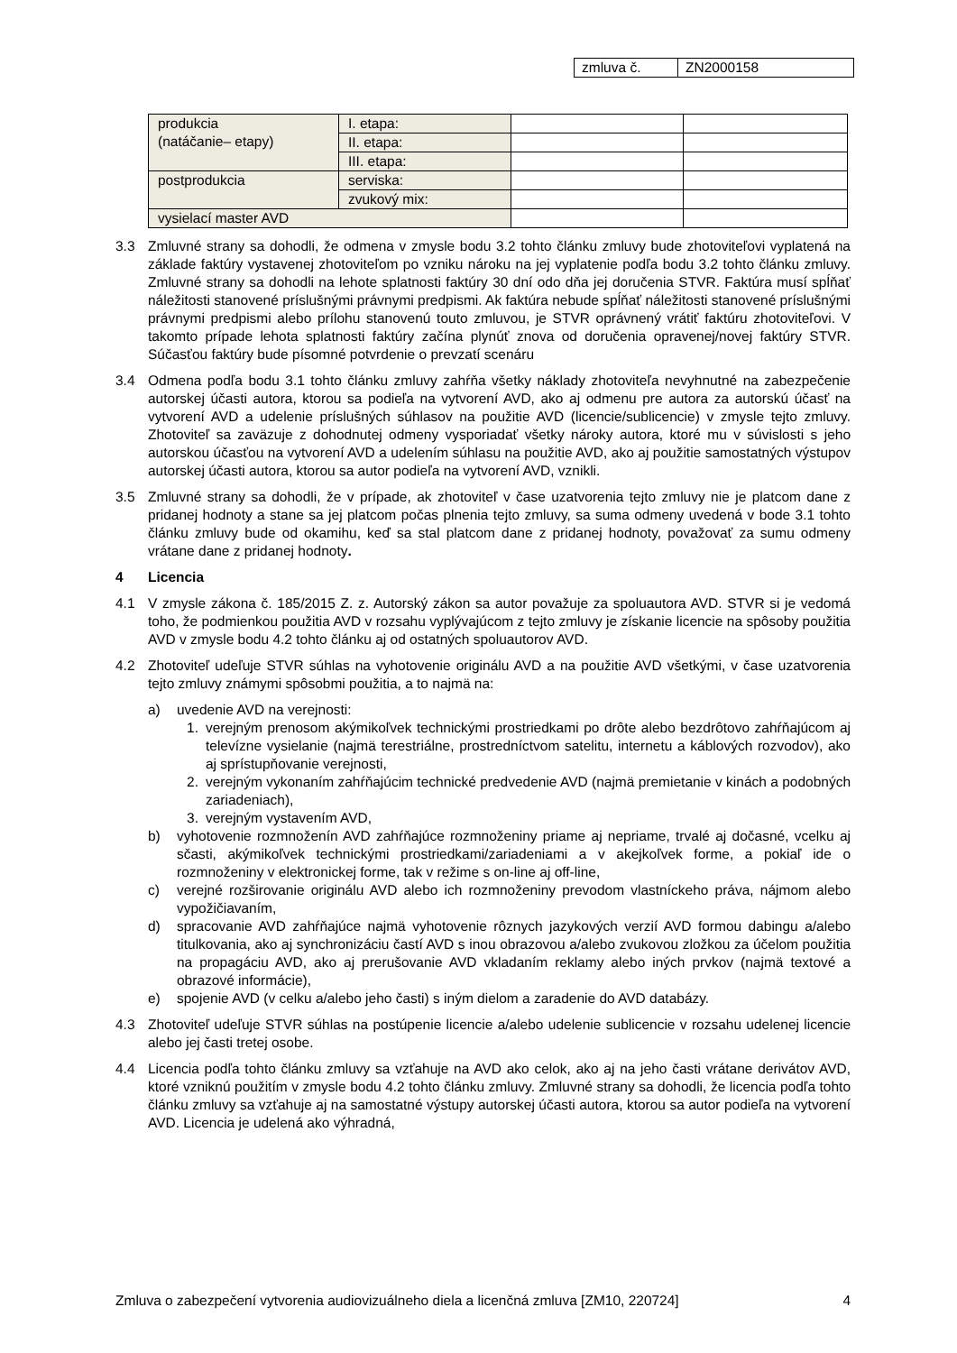| zmluva č. | ZN2000158 |
| produkcia (natáčanie– etapy) | I. etapa: | | |
| | II. etapa: | | |
| | III. etapa: | | |
| postprodukcia | serviska: | | |
| | zvukový mix: | | |
| vysielací master AVD | | | |
3.3 Zmluvné strany sa dohodli, že odmena v zmysle bodu 3.2 tohto článku zmluvy bude zhotoviteľovi vyplatená na základe faktúry vystavenej zhotoviteľom po vzniku nároku na jej vyplatenie podľa bodu 3.2 tohto článku zmluvy. Zmluvné strany sa dohodli na lehote splatnosti faktúry 30 dní odo dňa jej doručenia STVR. Faktúra musí spĺňať náležitosti stanovené príslušnými právnymi predpismi. Ak faktúra nebude spĺňať náležitosti stanovené príslušnými právnymi predpismi alebo prílohu stanovenú touto zmluvou, je STVR oprávnený vrátiť faktúru zhotoviteľovi. V takomto prípade lehota splatnosti faktúry začína plynúť znova od doručenia opravenej/novej faktúry STVR. Súčasťou faktúry bude písomné potvrdenie o prevzatí scenáru
3.4 Odmena podľa bodu 3.1 tohto článku zmluvy zahŕňa všetky náklady zhotoviteľa nevyhnutné na zabezpečenie autorskej účasti autora, ktorou sa podieľa na vytvorení AVD, ako aj odmenu pre autora za autorskú účasť na vytvorení AVD a udelenie príslušných súhlasov na použitie AVD (licencie/sublicencie) v zmysle tejto zmluvy. Zhotoviteľ sa zaväzuje z dohodnutej odmeny vysporiadať všetky nároky autora, ktoré mu v súvislosti s jeho autorskou účasťou na vytvorení AVD a udelením súhlasu na použitie AVD, ako aj použitie samostatných výstupov autorskej účasti autora, ktorou sa autor podieľa na vytvorení AVD, vznikli.
3.5 Zmluvné strany sa dohodli, že v prípade, ak zhotoviteľ v čase uzatvorenia tejto zmluvy nie je platcom dane z pridanej hodnoty a stane sa jej platcom počas plnenia tejto zmluvy, sa suma odmeny uvedená v bode 3.1 tohto článku zmluvy bude od okamihu, keď sa stal platcom dane z pridanej hodnoty, považovať za sumu odmeny vrátane dane z pridanej hodnoty.
4 Licencia
4.1 V zmysle zákona č. 185/2015 Z. z. Autorský zákon sa autor považuje za spoluautora AVD. STVR si je vedomá toho, že podmienkou použitia AVD v rozsahu vyplývajúcom z tejto zmluvy je získanie licencie na spôsoby použitia AVD v zmysle bodu 4.2 tohto článku aj od ostatných spoluautorov AVD.
4.2 Zhotoviteľ udeľuje STVR súhlas na vyhotovenie originálu AVD a na použitie AVD všetkými, v čase uzatvorenia tejto zmluvy známymi spôsobmi použitia, a to najmä na:
a) uvedenie AVD na verejnosti:
1. verejným prenosom akýmikoľvek technickými prostriedkami po drôte alebo bezdrôtovo zahŕňajúcom aj televízne vysielanie (najmä terestriálne, prostredníctvom satelitu, internetu a káblových rozvodov), ako aj sprístupňovanie verejnosti,
2. verejným vykonaním zahŕňajúcim technické predvedenie AVD (najmä premietanie v kinách a podobných zariadeniach),
3. verejným vystavením AVD,
b) vyhotovenie rozmnoženín AVD zahŕňajúce rozmnoženiny priame aj nepriame, trvalé aj dočasné, vcelku aj sčasti, akýmikoľvek technickými prostriedkami/zariadeniami a v akejkoľvek forme, a pokiaľ ide o rozmnoženiny v elektronickej forme, tak v režime s on-line aj off-line,
c) verejné rozširovanie originálu AVD alebo ich rozmnoženiny prevodom vlastníckeho práva, nájmom alebo vypožičiavaním,
d) spracovanie AVD zahŕňajúce najmä vyhotovenie rôznych jazykových verzií AVD formou dabingu a/alebo titulkovania, ako aj synchronizáciu častí AVD s inou obrazovou a/alebo zvukovou zložkou za účelom použitia na propagáciu AVD, ako aj prerušovanie AVD vkladaním reklamy alebo iných prvkov (najmä textové a obrazové informácie),
e) spojenie AVD (v celku a/alebo jeho časti) s iným dielom a zaradenie do AVD databázy.
4.3 Zhotoviteľ udeľuje STVR súhlas na postúpenie licencie a/alebo udelenie sublicencie v rozsahu udelenej licencie alebo jej časti tretej osobe.
4.4 Licencia podľa tohto článku zmluvy sa vzťahuje na AVD ako celok, ako aj na jeho časti vrátane derivátov AVD, ktoré vzniknú použitím v zmysle bodu 4.2 tohto článku zmluvy. Zmluvné strany sa dohodli, že licencia podľa tohto článku zmluvy sa vzťahuje aj na samostatné výstupy autorskej účasti autora, ktorou sa autor podieľa na vytvorení AVD. Licencia je udelená ako výhradná,
Zmluva o zabezpečení vytvorenia audiovizuálneho diela a licenčná zmluva [ZM10, 220724] 4